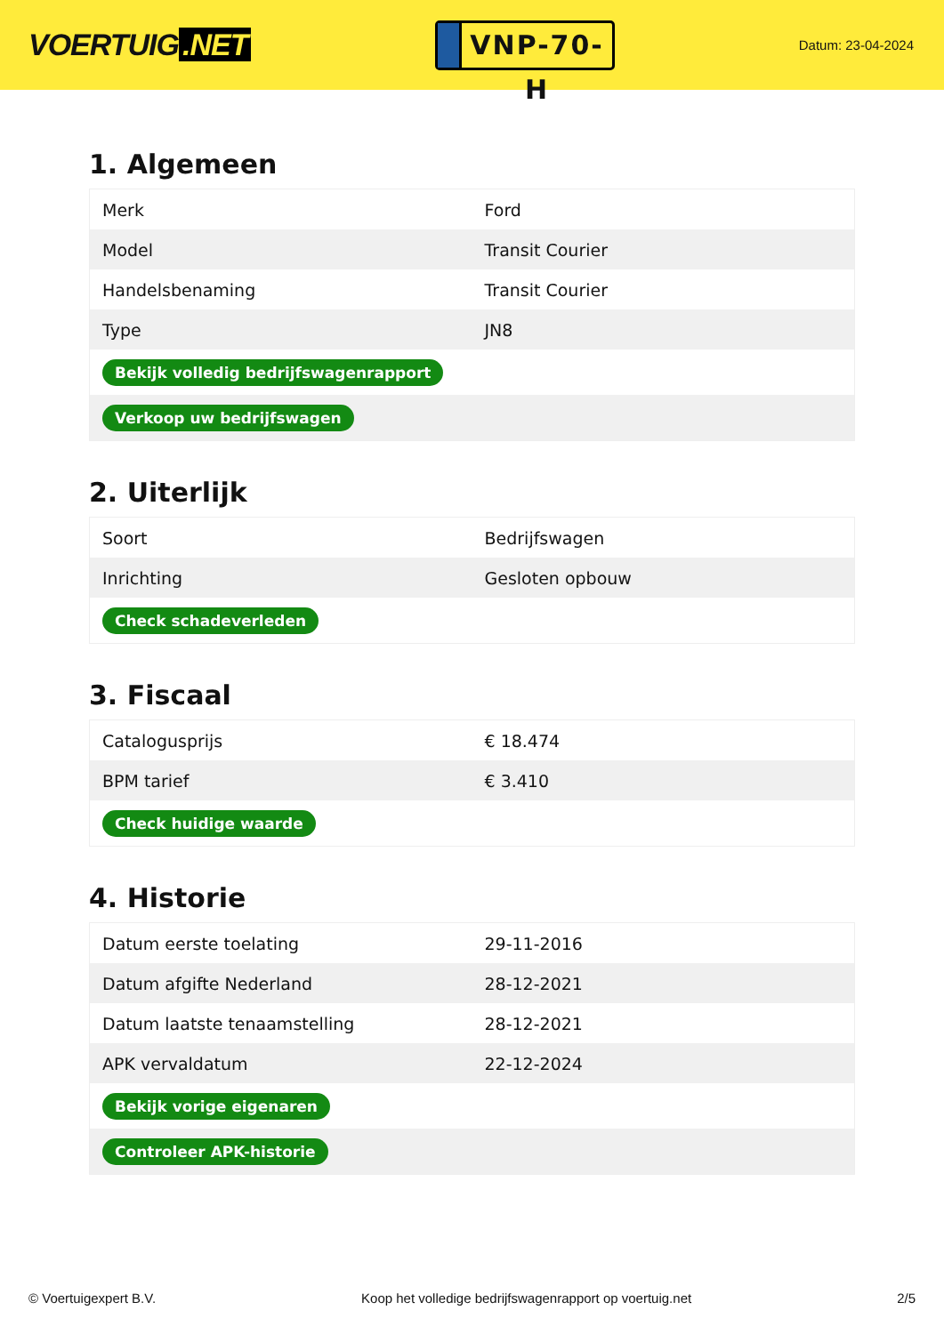VOERTUIG.NET
VNP-70-H
Datum: 23-04-2024
1. Algemeen
| Merk | Ford |
| Model | Transit Courier |
| Handelsbenaming | Transit Courier |
| Type | JN8 |
| Bekijk volledig bedrijfswagenrapport | |
| Verkoop uw bedrijfswagen | |
2. Uiterlijk
| Soort | Bedrijfswagen |
| Inrichting | Gesloten opbouw |
| Check schadeverleden | |
3. Fiscaal
| Catalogusprijs | € 18.474 |
| BPM tarief | € 3.410 |
| Check huidige waarde | |
4. Historie
| Datum eerste toelating | 29-11-2016 |
| Datum afgifte Nederland | 28-12-2021 |
| Datum laatste tenaamstelling | 28-12-2021 |
| APK vervaldatum | 22-12-2024 |
| Bekijk vorige eigenaren | |
| Controleer APK-historie | |
© Voertuigexpert B.V. Koop het volledige bedrijfswagenrapport op voertuig.net 2/5